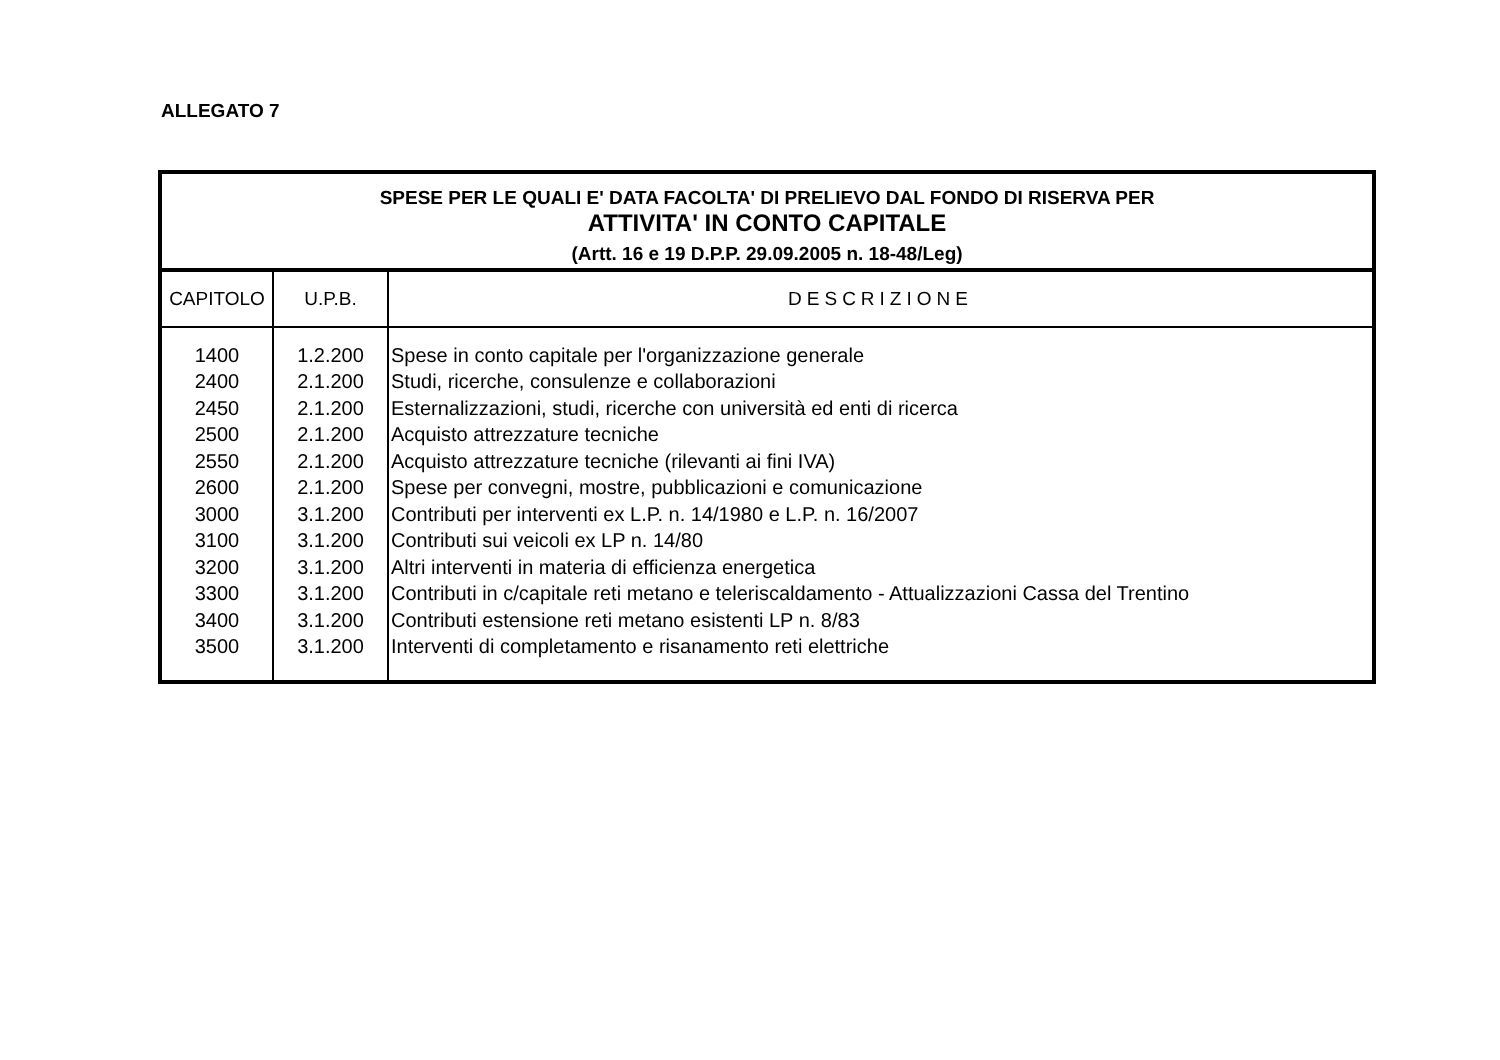ALLEGATO 7
| SPESE PER LE QUALI E' DATA FACOLTA' DI PRELIEVO DAL FONDO DI RISERVA PER ATTIVITA' IN CONTO CAPITALE (Artt. 16 e 19 D.P.P. 29.09.2005 n. 18-48/Leg) | | |
| CAPITOLO | U.P.B. | DESCRIZIONE |
| 1400 | 1.2.200 | Spese in conto capitale per l'organizzazione generale |
| 2400 | 2.1.200 | Studi, ricerche, consulenze e collaborazioni |
| 2450 | 2.1.200 | Esternalizzazioni, studi, ricerche con università ed enti di ricerca |
| 2500 | 2.1.200 | Acquisto attrezzature tecniche |
| 2550 | 2.1.200 | Acquisto attrezzature tecniche (rilevanti ai fini IVA) |
| 2600 | 2.1.200 | Spese per convegni, mostre, pubblicazioni e comunicazione |
| 3000 | 3.1.200 | Contributi per interventi ex L.P. n. 14/1980 e L.P. n. 16/2007 |
| 3100 | 3.1.200 | Contributi sui veicoli ex LP n. 14/80 |
| 3200 | 3.1.200 | Altri interventi in materia di efficienza energetica |
| 3300 | 3.1.200 | Contributi in c/capitale reti metano e teleriscaldamento - Attualizzazioni Cassa del Trentino |
| 3400 | 3.1.200 | Contributi estensione reti metano esistenti LP n. 8/83 |
| 3500 | 3.1.200 | Interventi di completamento e risanamento reti elettriche |